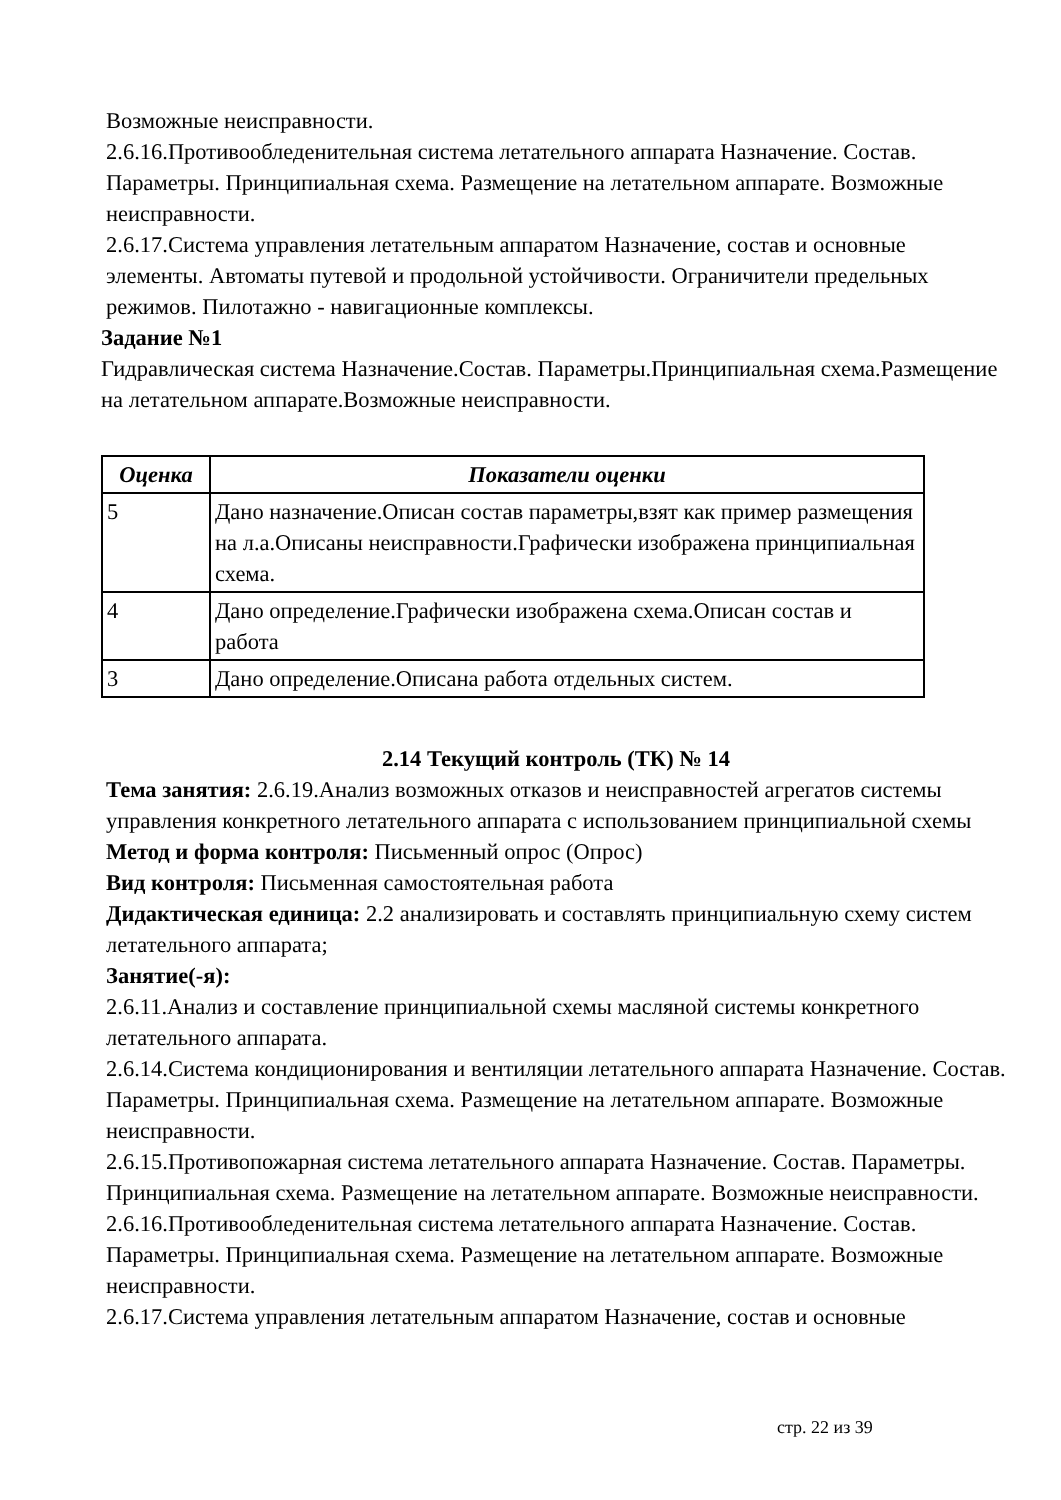Возможные неисправности.
2.6.16.Противообледенительная система летательного аппарата Назначение. Состав. Параметры. Принципиальная схема. Размещение на летательном аппарате. Возможные неисправности.
2.6.17.Система управления летательным аппаратом Назначение, состав и основные элементы. Автоматы путевой и продольной устойчивости. Ограничители предельных режимов. Пилотажно - навигационные комплексы.
Задание №1
Гидравлическая система Назначение.Состав. Параметры.Принципиальная схема.Размещение на летательном аппарате.Возможные неисправности.
| Оценка | Показатели оценки |
| --- | --- |
| 5 | Дано назначение.Описан состав параметры,взят как пример размещения на л.а.Описаны неисправности.Графически изображена принципиальная схема. |
| 4 | Дано определение.Графически изображена схема.Описан состав и работа |
| 3 | Дано определение.Описана работа отдельных систем. |
2.14 Текущий контроль (ТК) № 14
Тема занятия: 2.6.19.Анализ возможных отказов и неисправностей агрегатов системы управления конкретного летательного аппарата с использованием принципиальной схемы
Метод и форма контроля: Письменный опрос (Опрос)
Вид контроля: Письменная самостоятельная работа
Дидактическая единица: 2.2 анализировать и составлять принципиальную схему систем летательного аппарата;
Занятие(-я):
2.6.11.Анализ и составление принципиальной схемы масляной системы конкретного летательного аппарата.
2.6.14.Система кондиционирования и вентиляции летательного аппарата Назначение. Состав. Параметры. Принципиальная схема. Размещение на летательном аппарате. Возможные неисправности.
2.6.15.Противопожарная система летательного аппарата Назначение. Состав. Параметры. Принципиальная схема. Размещение на летательном аппарате. Возможные неисправности.
2.6.16.Противообледенительная система летательного аппарата Назначение. Состав. Параметры. Принципиальная схема. Размещение на летательном аппарате. Возможные неисправности.
2.6.17.Система управления летательным аппаратом Назначение, состав и основные
стр. 22 из 39